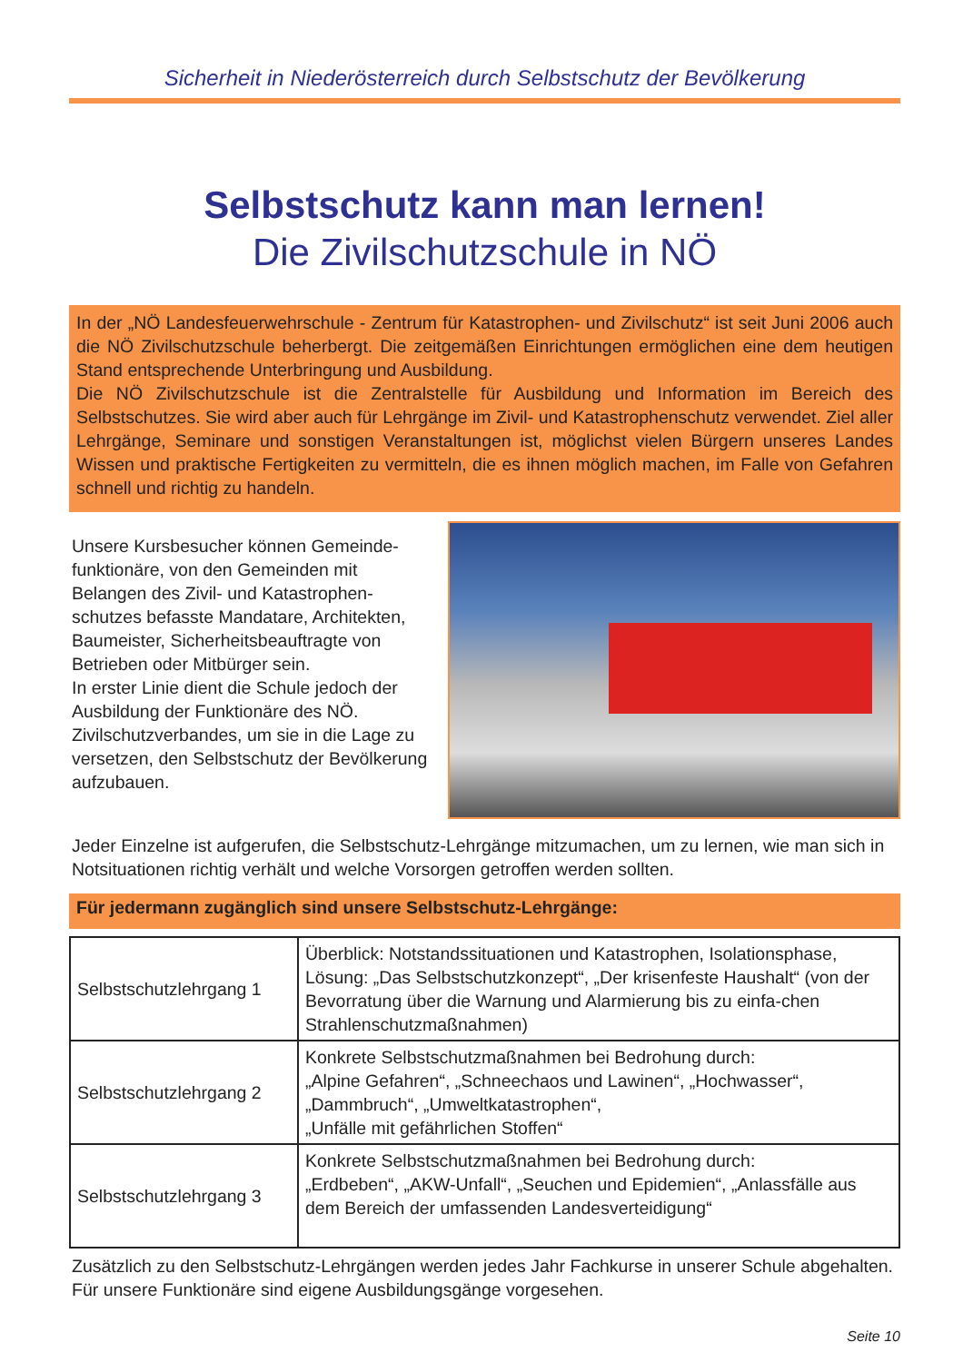Sicherheit in Niederösterreich durch Selbstschutz der Bevölkerung
Selbstschutz kann man lernen!
Die Zivilschutzschule in NÖ
In der „NÖ Landesfeuerwehrschule - Zentrum für Katastrophen- und Zivilschutz“ ist seit Juni 2006 auch die NÖ Zivilschutzschule beherbergt. Die zeitgemäßen Einrichtungen ermöglichen eine dem heutigen Stand entsprechende Unterbringung und Ausbildung.
Die NÖ Zivilschutzschule ist die Zentralstelle für Ausbildung und Information im Bereich des Selbstschutzes. Sie wird aber auch für Lehrgänge im Zivil- und Katastrophenschutz verwendet. Ziel aller Lehrgänge, Seminare und sonstigen Veranstaltungen ist, möglichst vielen Bürgern unseres Landes Wissen und praktische Fertigkeiten zu vermitteln, die es ihnen möglich machen, im Falle von Gefahren schnell und richtig zu handeln.
Unsere Kursbesucher können Gemeinde-funktionäre, von den Gemeinden mit Belangen des Zivil- und Katastrophen-schutzes befasste Mandatare, Architekten, Baumeister, Sicherheitsbeauftragte von Betrieben oder Mitbürger sein.
In erster Linie dient die Schule jedoch der Ausbildung der Funktionäre des NÖ. Zivilschutzverbandes, um sie in die Lage zu versetzen, den Selbstschutz der Bevölkerung aufzubauen.
Jeder Einzelne ist aufgerufen, die Selbstschutz-Lehrgänge mitzumachen, um zu lernen, wie man sich in Notsituationen richtig verhält und welche Vorsorgen getroffen werden sollten.
Für jedermann zugänglich sind unsere Selbstschutz-Lehrgänge:
| Selbstschutzlehrgang 1 | Überblick: Notstandssituationen und Katastrophen, Isolationsphase, Lösung: „Das Selbstschutzkonzept“, „Der krisenfeste Haushalt“ (von der Bevorratung über die Warnung und Alarmierung bis zu einfa-chen Strahlenschutzmaßnahmen) |
| Selbstschutzlehrgang 2 | Konkrete Selbstschutzmaßnahmen bei Bedrohung durch: „Alpine Gefahren“, „Schneechaos und Lawinen“, „Hochwasser“, „Dammbruch“, „Umweltkatastrophen“, „Unfälle mit gefährlichen Stoffen“ |
| Selbstschutzlehrgang 3 | Konkrete Selbstschutzmaßnahmen bei Bedrohung durch: „Erdbeben“, „AKW-Unfall“, „Seuchen und Epidemien“, „Anlassfälle aus dem Bereich der umfassenden Landesverteidigung“ |
Zusätzlich zu den Selbstschutz-Lehrgängen werden jedes Jahr Fachkurse in unserer Schule abgehalten. Für unsere Funktionäre sind eigene Ausbildungsgänge vorgesehen.
Seite 10